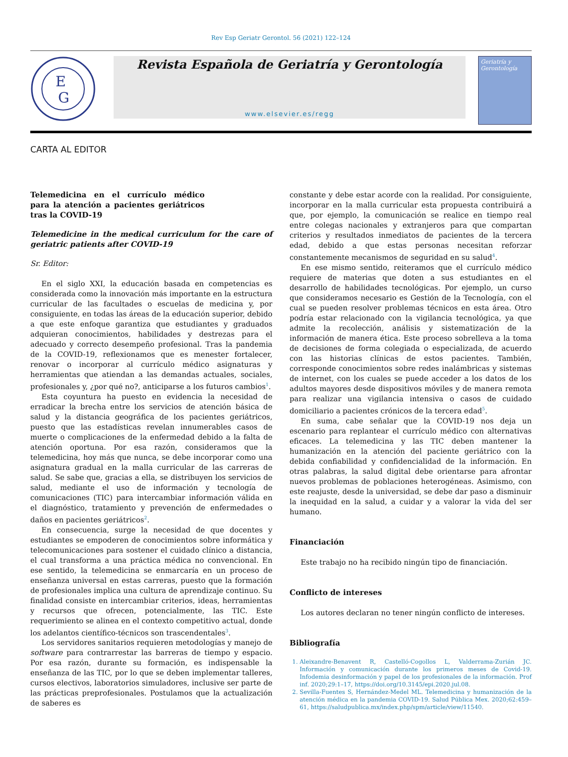Rev Esp Geriatr Gerontol. 56 (2021) 122–124
E
G
Revista Española de Geriatría y Gerontología
www.elsevier.es/regg
Geriatría y Gerontología
CARTA AL EDITOR
Telemedicina en el currículo médico para la atención a pacientes geriátricos tras la COVID-19
Telemedicine in the medical curriculum for the care of geriatric patients after COVID-19
Sr. Editor:
En el siglo XXI, la educación basada en competencias es considerada como la innovación más importante en la estructura curricular de las facultades o escuelas de medicina y, por consiguiente, en todas las áreas de la educación superior, debido a que este enfoque garantiza que estudiantes y graduados adquieran conocimientos, habilidades y destrezas para el adecuado y correcto desempeño profesional. Tras la pandemia de la COVID-19, reflexionamos que es menester fortalecer, renovar o incorporar al currículo médico asignaturas y herramientas que atiendan a las demandas actuales, sociales, profesionales y, ¿por qué no?, anticiparse a los futuros cambios<sup>1</sup>.
Esta coyuntura ha puesto en evidencia la necesidad de erradicar la brecha entre los servicios de atención básica de salud y la distancia geográfica de los pacientes geriátricos, puesto que las estadísticas revelan innumerables casos de muerte o complicaciones de la enfermedad debido a la falta de atención oportuna. Por esa razón, consideramos que la telemedicina, hoy más que nunca, se debe incorporar como una asignatura gradual en la malla curricular de las carreras de salud. Se sabe que, gracias a ella, se distribuyen los servicios de salud, mediante el uso de información y tecnología de comunicaciones (TIC) para intercambiar información válida en el diagnóstico, tratamiento y prevención de enfermedades o daños en pacientes geriátricos<sup>2</sup>.
En consecuencia, surge la necesidad de que docentes y estudiantes se empoderen de conocimientos sobre informática y telecomunicaciones para sostener el cuidado clínico a distancia, el cual transforma a una práctica médica no convencional. En ese sentido, la telemedicina se enmarcaría en un proceso de enseñanza universal en estas carreras, puesto que la formación de profesionales implica una cultura de aprendizaje continuo. Su finalidad consiste en intercambiar criterios, ideas, herramientas y recursos que ofrecen, potencialmente, las TIC. Este requerimiento se alinea en el contexto competitivo actual, donde los adelantos científico-técnicos son trascendentales<sup>3</sup>.
Los servidores sanitarios requieren metodologías y manejo de software para contrarrestar las barreras de tiempo y espacio. Por esa razón, durante su formación, es indispensable la enseñanza de las TIC, por lo que se deben implementar talleres, cursos electivos, laboratorios simuladores, inclusive ser parte de las prácticas preprofesionales. Postulamos que la actualización de saberes es
constante y debe estar acorde con la realidad. Por consiguiente, incorporar en la malla curricular esta propuesta contribuirá a que, por ejemplo, la comunicación se realice en tiempo real entre colegas nacionales y extranjeros para que compartan criterios y resultados inmediatos de pacientes de la tercera edad, debido a que estas personas necesitan reforzar constantemente mecanismos de seguridad en su salud<sup>4</sup>.
En ese mismo sentido, reiteramos que el currículo médico requiere de materias que doten a sus estudiantes en el desarrollo de habilidades tecnológicas. Por ejemplo, un curso que consideramos necesario es Gestión de la Tecnología, con el cual se pueden resolver problemas técnicos en esta área. Otro podría estar relacionado con la vigilancia tecnológica, ya que admite la recolección, análisis y sistematización de la información de manera ética. Este proceso sobrelleva a la toma de decisiones de forma colegiada o especializada, de acuerdo con las historias clínicas de estos pacientes. También, corresponde conocimientos sobre redes inalámbricas y sistemas de internet, con los cuales se puede acceder a los datos de los adultos mayores desde dispositivos móviles y de manera remota para realizar una vigilancia intensiva o casos de cuidado domiciliario a pacientes crónicos de la tercera edad<sup>5</sup>.
En suma, cabe señalar que la COVID-19 nos deja un escenario para replantear el currículo médico con alternativas eficaces. La telemedicina y las TIC deben mantener la humanización en la atención del paciente geriátrico con la debida confiabilidad y confidencialidad de la información. En otras palabras, la salud digital debe orientarse para afrontar nuevos problemas de poblaciones heterogéneas. Asimismo, con este reajuste, desde la universidad, se debe dar paso a disminuir la inequidad en la salud, a cuidar y a valorar la vida del ser humano.
Financiación
Este trabajo no ha recibido ningún tipo de financiación.
Conflicto de intereses
Los autores declaran no tener ningún conflicto de intereses.
Bibliografía
1. Aleixandre-Benavent R, Castelló-Cogollos L, Valderrama-Zurián JC. Información y comunicación durante los primeros meses de Covid-19. Infodemia desinformación y papel de los profesionales de la información. Prof inf. 2020;29:1–17, https://doi.org/10.3145/epi.2020.jul.08.
2. Sevilla-Fuentes S, Hernández-Medel ML. Telemedicina y humanización de la atención médica en la pandemia COVID-19. Salud Pública Mex. 2020;62:459–61, https://saludpublica.mx/index.php/spm/article/view/11540.